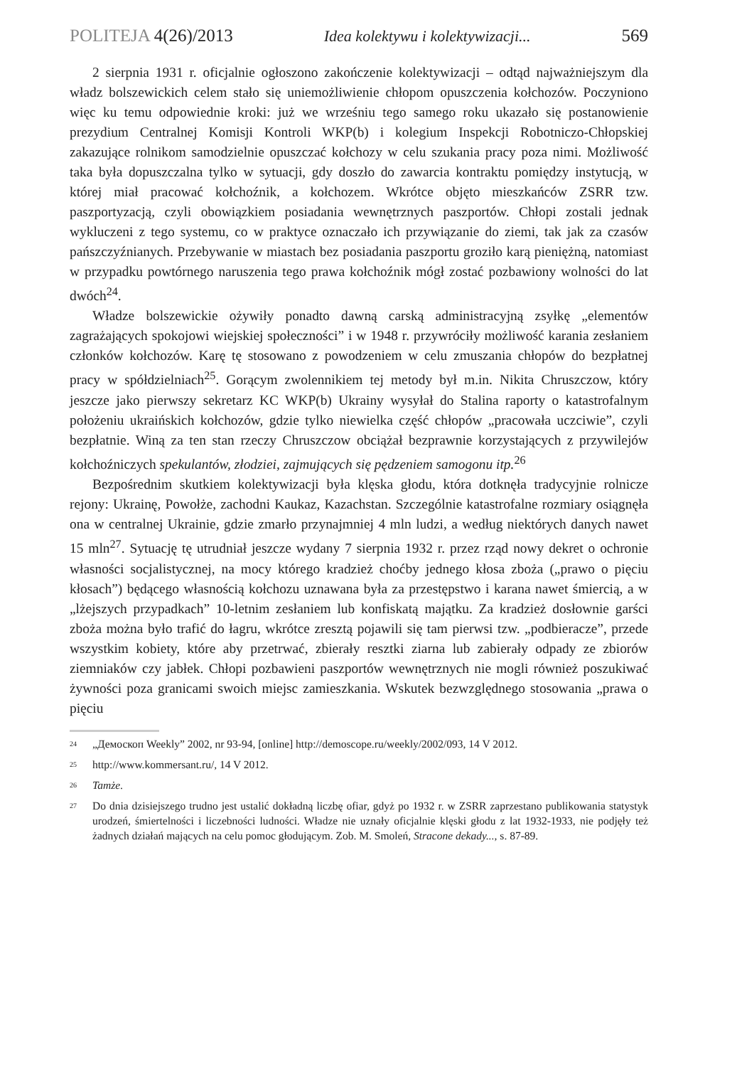POLITEJA 4(26)/2013 Idea kolektywu i kolektywizacji... 569
2 sierpnia 1931 r. oficjalnie ogłoszono zakończenie kolektywizacji – odtąd najważniejszym dla władz bolszewickich celem stało się uniemożliwienie chłopom opuszczenia kołchozów. Poczyniono więc ku temu odpowiednie kroki: już we wrześniu tego samego roku ukazało się postanowienie prezydium Centralnej Komisji Kontroli WKP(b) i kolegium Inspekcji Robotniczo-Chłopskiej zakazujące rolnikom samodzielnie opuszczać kołchozy w celu szukania pracy poza nimi. Możliwość taka była dopuszczalna tylko w sytuacji, gdy doszło do zawarcia kontraktu pomiędzy instytucją, w której miał pracować kołchoźnik, a kołchozem. Wkrótce objęto mieszkańców ZSRR tzw. paszportyzacją, czyli obowiązkiem posiadania wewnętrznych paszportów. Chłopi zostali jednak wykluczeni z tego systemu, co w praktyce oznaczało ich przywiązanie do ziemi, tak jak za czasów pańszczyźnianych. Przebywanie w miastach bez posiadania paszportu groziło karą pieniężną, natomiast w przypadku powtórnego naruszenia tego prawa kołchoźnik mógł zostać pozbawiony wolności do lat dwóch<sup>24</sup>.
Władze bolszewickie ożywiły ponadto dawną carską administracyjną zsyłkę „elementów zagrażających spokojowi wiejskiej społeczności” i w 1948 r. przywróciły możliwość karania zesłaniem członków kołchozów. Karę tę stosowano z powodzeniem w celu zmuszania chłopów do bezpłatnej pracy w spółdzielniach<sup>25</sup>. Gorącym zwolennikiem tej metody był m.in. Nikita Chruszczow, który jeszcze jako pierwszy sekretarz KC WKP(b) Ukrainy wysyłał do Stalina raporty o katastrofalnym położeniu ukraińskich kołchozów, gdzie tylko niewielka część chłopów „pracowała uczciwie”, czyli bezpłatnie. Winą za ten stan rzeczy Chruszczow obciążał bezprawnie korzystających z przywilejów kołchoźniczych spekulantów, złodziei, zajmujących się pędzeniem samogonu itp.<sup>26</sup>
Bezpośrednim skutkiem kolektywizacji była klęska głodu, która dotknęła tradycyjnie rolnicze rejony: Ukrainę, Powołże, zachodni Kaukaz, Kazachstan. Szczególnie katastrofalne rozmiary osiągnęła ona w centralnej Ukrainie, gdzie zmarło przynajmniej 4 mln ludzi, a według niektórych danych nawet 15 mln<sup>27</sup>. Sytuację tę utrudniał jeszcze wydany 7 sierpnia 1932 r. przez rząd nowy dekret o ochronie własności socjalistycznej, na mocy którego kradzież choćby jednego kłosa zboża („prawo o pięciu kłosach”) będącego własnością kołchozu uznawana była za przestępstwo i karana nawet śmiercią, a w „lżejszych przypadkach” 10-letnim zesłaniem lub konfiskatą majątku. Za kradzież dosłownie garści zboża można było trafić do łagru, wkrótce zresztą pojawili się tam pierwsi tzw. „podbieracze”, przede wszystkim kobiety, które aby przetrwać, zbierały resztki ziarna lub zabierały odpady ze zbiorów ziemniaków czy jabłek. Chłopi pozbawieni paszportów wewnętrznych nie mogli również poszukiwać żywności poza granicami swoich miejsc zamieszkania. Wskutek bezwzględnego stosowania „prawa o pięciu
<sup>24</sup> „Демоскоп Weekly” 2002, nr 93-94, [online] http://demoscope.ru/weekly/2002/093, 14 V 2012.
<sup>25</sup> http://www.kommersant.ru/, 14 V 2012.
<sup>26</sup> Tamże.
<sup>27</sup> Do dnia dzisiejszego trudno jest ustalić dokładną liczbę ofiar, gdyż po 1932 r. w ZSRR zaprzestano publikowania statystyk urodzeń, śmiertelności i liczebności ludności. Władze nie uznały oficjalnie klęski głodu z lat 1932-1933, nie podjęły też żadnych działań mających na celu pomoc głodującym. Zob. M. Smoleń, Stracone dekady..., s. 87-89.